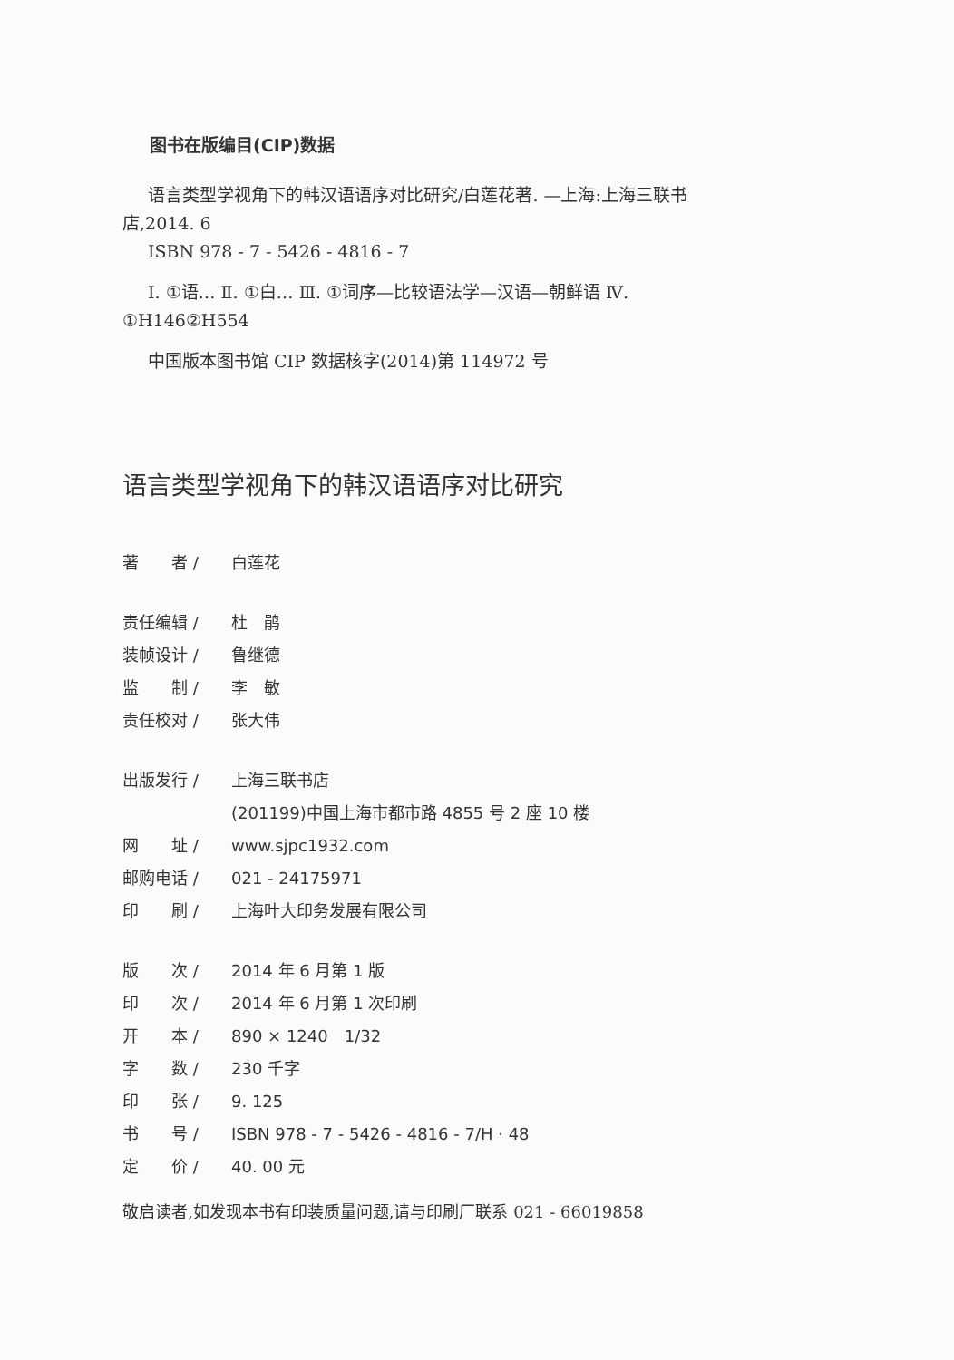图书在版编目(CIP)数据
语言类型学视角下的韩汉语语序对比研究/白莲花著. —上海:上海三联书店,2014. 6
ISBN 978 - 7 - 5426 - 4816 - 7
Ⅰ. ①语… Ⅱ. ①白… Ⅲ. ①词序—比较语法学—汉语—朝鲜语 Ⅳ. ①H146②H554
中国版本图书馆 CIP 数据核字(2014)第 114972 号
语言类型学视角下的韩汉语语序对比研究
著　　者 / 白莲花
责任编辑 / 杜　鹃
装帧设计 / 鲁继德
监　　制 / 李　敏
责任校对 / 张大伟
出版发行 / 上海三联书店
(201199)中国上海市都市路 4855 号 2 座 10 楼
网　　址 / www.sjpc1932.com
邮购电话 / 021 - 24175971
印　　刷 / 上海叶大印务发展有限公司
版　　次 / 2014 年 6 月第 1 版
印　　次 / 2014 年 6 月第 1 次印刷
开　　本 / 890 × 1240　1/32
字　　数 / 230 千字
印　　张 / 9. 125
书　　号 / ISBN 978 - 7 - 5426 - 4816 - 7/H · 48
定　　价 / 40. 00 元
敬启读者,如发现本书有印装质量问题,请与印刷厂联系 021 - 66019858